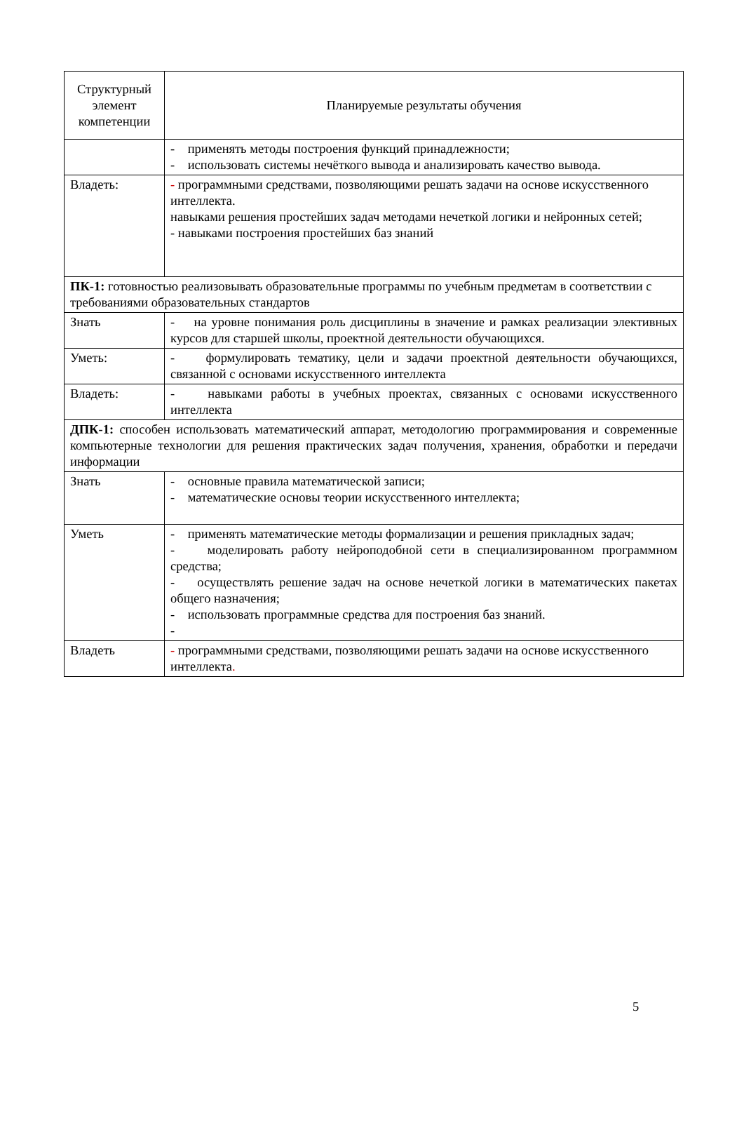| Структурный элемент компетенции | Планируемые результаты обучения |
| | - применять методы построения функций принадлежности; - использовать системы нечёткого вывода и анализировать качество вывода. |
| Владеть: | - программными средствами, позволяющими решать задачи на основе искусственного интеллекта. навыками решения простейших задач методами нечеткой логики и нейронных сетей; - навыками построения простейших баз знаний |
| ПК-1: готовностью реализовывать образовательные программы по учебным предметам в соответствии с требованиями образовательных стандартов | |
| Знать | - на уровне понимания роль дисциплины в значение и рамках реализации элективных курсов для старшей школы, проектной деятельности обучающихся. |
| Уметь: | - формулировать тематику, цели и задачи проектной деятельности обучающихся, связанной с основами искусственного интеллекта |
| Владеть: | - навыками работы в учебных проектах, связанных с основами искусственного интеллекта |
| ДПК-1: способен использовать математический аппарат, методологию программирования и современные компьютерные технологии для решения практических задач получения, хранения, обработки и передачи информации | |
| Знать | - основные правила математической записи; - математические основы теории искусственного интеллекта; |
| Уметь | - применять математические методы формализации и решения прикладных задач; - моделировать работу нейроподобной сети в специализированном программном средства; - осуществлять решение задач на основе нечеткой логики в математических пакетах общего назначения; - использовать программные средства для построения баз знаний. - |
| Владеть | - программными средствами, позволяющими решать задачи на основе искусственного интеллекта . |
5